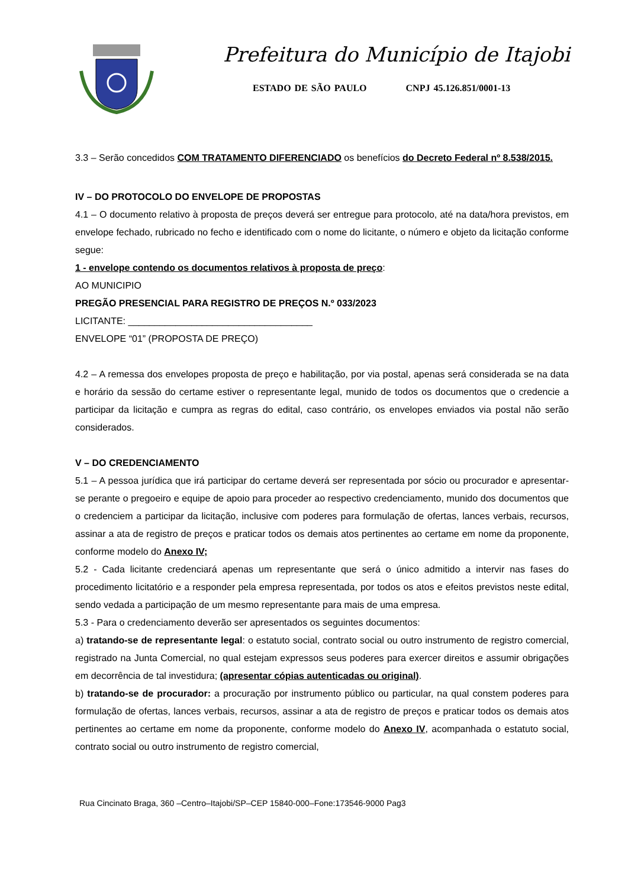Prefeitura do Município de Itajobi
ESTADO DE SÃO PAULO CNPJ 45.126.851/0001-13
3.3 – Serão concedidos COM TRATAMENTO DIFERENCIADO os benefícios do Decreto Federal nº 8.538/2015.
IV – DO PROTOCOLO DO ENVELOPE DE PROPOSTAS
4.1 – O documento relativo à proposta de preços deverá ser entregue para protocolo, até na data/hora previstos, em envelope fechado, rubricado no fecho e identificado com o nome do licitante, o número e objeto da licitação conforme segue:
1 - envelope contendo os documentos relativos à proposta de preço:
AO MUNICIPIO
PREGÃO PRESENCIAL PARA REGISTRO DE PREÇOS N.º 033/2023
LICITANTE: ___________________________________
ENVELOPE “01” (PROPOSTA DE PREÇO)
4.2 – A remessa dos envelopes proposta de preço e habilitação, por via postal, apenas será considerada se na data e horário da sessão do certame estiver o representante legal, munido de todos os documentos que o credencie a participar da licitação e cumpra as regras do edital, caso contrário, os envelopes enviados via postal não serão considerados.
V – DO CREDENCIAMENTO
5.1 – A pessoa jurídica que irá participar do certame deverá ser representada por sócio ou procurador e apresentar-se perante o pregoeiro e equipe de apoio para proceder ao respectivo credenciamento, munido dos documentos que o credenciem a participar da licitação, inclusive com poderes para formulação de ofertas, lances verbais, recursos, assinar a ata de registro de preços e praticar todos os demais atos pertinentes ao certame em nome da proponente, conforme modelo do Anexo IV;
5.2 - Cada licitante credenciará apenas um representante que será o único admitido a intervir nas fases do procedimento licitatório e a responder pela empresa representada, por todos os atos e efeitos previstos neste edital, sendo vedada a participação de um mesmo representante para mais de uma empresa.
5.3 - Para o credenciamento deverão ser apresentados os seguintes documentos:
a) tratando-se de representante legal: o estatuto social, contrato social ou outro instrumento de registro comercial, registrado na Junta Comercial, no qual estejam expressos seus poderes para exercer direitos e assumir obrigações em decorrência de tal investidura; (apresentar cópias autenticadas ou original).
b) tratando-se de procurador: a procuração por instrumento público ou particular, na qual constem poderes para formulação de ofertas, lances verbais, recursos, assinar a ata de registro de preços e praticar todos os demais atos pertinentes ao certame em nome da proponente, conforme modelo do Anexo IV, acompanhada o estatuto social, contrato social ou outro instrumento de registro comercial,
Rua Cincinato Braga, 360 –Centro–Itajobi/SP–CEP 15840-000–Fone:173546-9000 Pag3